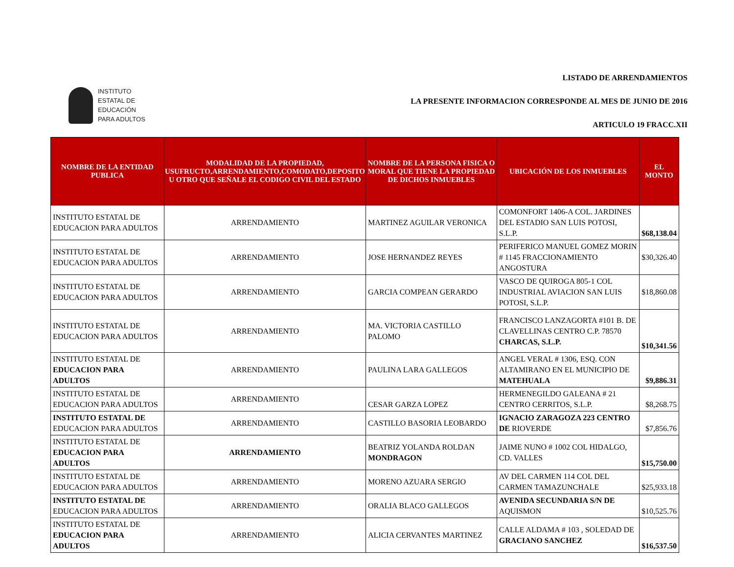INSTITUTO
ESTATAL DE
EDUCACIÓN
PARA ADULTOS
LISTADO DE ARRENDAMIENTOS
LA PRESENTE INFORMACION CORRESPONDE AL MES DE JUNIO DE 2016
ARTICULO 19 FRACC.XII
| NOMBRE DE LA ENTIDAD PUBLICA | MODALIDAD DE LA PROPIEDAD, USUFRUCTO,ARRENDAMIENTO,COMODATO,DEPOSITO U OTRO QUE SEÑALE EL CODIGO CIVIL DEL ESTADO | NOMBRE DE LA PERSONA FISICA O MORAL QUE TIENE LA PROPIEDAD DE DICHOS INMUEBLES | UBICACIÓN DE LOS INMUEBLES | EL MONTO |
| --- | --- | --- | --- | --- |
| INSTITUTO ESTATAL DE EDUCACION PARA ADULTOS | ARRENDAMIENTO | MARTINEZ AGUILAR VERONICA | COMONFORT 1406-A COL. JARDINES DEL ESTADIO SAN LUIS POTOSI, S.L.P. | $68,138.04 |
| INSTITUTO ESTATAL DE EDUCACION PARA ADULTOS | ARRENDAMIENTO | JOSE HERNANDEZ REYES | PERIFERICO MANUEL GOMEZ MORIN # 1145 FRACCIONAMIENTO ANGOSTURA | $30,326.40 |
| INSTITUTO ESTATAL DE EDUCACION PARA ADULTOS | ARRENDAMIENTO | GARCIA COMPEAN GERARDO | VASCO DE QUIROGA 805-1 COL INDUSTRIAL AVIACION SAN LUIS POTOSI, S.L.P. | $18,860.08 |
| INSTITUTO ESTATAL DE EDUCACION PARA ADULTOS | ARRENDAMIENTO | MA. VICTORIA CASTILLO PALOMO | FRANCISCO LANZAGORTA #101 B. DE CLAVELLINAS CENTRO C.P. 78570 CHARCAS, S.L.P. | $10,341.56 |
| INSTITUTO ESTATAL DE EDUCACION PARA ADULTOS | ARRENDAMIENTO | PAULINA LARA GALLEGOS | ANGEL VERAL # 1306, ESQ. CON ALTAMIRANO EN EL MUNICIPIO DE MATEHUALA | $9,886.31 |
| INSTITUTO ESTATAL DE EDUCACION PARA ADULTOS | ARRENDAMIENTO | CESAR GARZA LOPEZ | HERMENEGILDO GALEANA # 21 CENTRO CERRITOS, S.L.P. | $8,268.75 |
| INSTITUTO ESTATAL DE EDUCACION PARA ADULTOS | ARRENDAMIENTO | CASTILLO BASORIA LEOBARDO | IGNACIO ZARAGOZA 223 CENTRO DE RIOVERDE | $7,856.76 |
| INSTITUTO ESTATAL DE EDUCACION PARA ADULTOS | ARRENDAMIENTO | BEATRIZ YOLANDA ROLDAN MONDRAGON | JAIME NUNO # 1002 COL HIDALGO, CD. VALLES | $15,750.00 |
| INSTITUTO ESTATAL DE EDUCACION PARA ADULTOS | ARRENDAMIENTO | MORENO AZUARA SERGIO | AV DEL CARMEN 114 COL DEL CARMEN TAMAZUNCHALE | $25,933.18 |
| INSTITUTO ESTATAL DE EDUCACION PARA ADULTOS | ARRENDAMIENTO | ORALIA BLACO GALLEGOS | AVENIDA SECUNDARIA S/N DE AQUISMON | $10,525.76 |
| INSTITUTO ESTATAL DE EDUCACION PARA ADULTOS | ARRENDAMIENTO | ALICIA CERVANTES MARTINEZ | CALLE ALDAMA # 103 , SOLEDAD DE GRACIANO SANCHEZ | $16,537.50 |